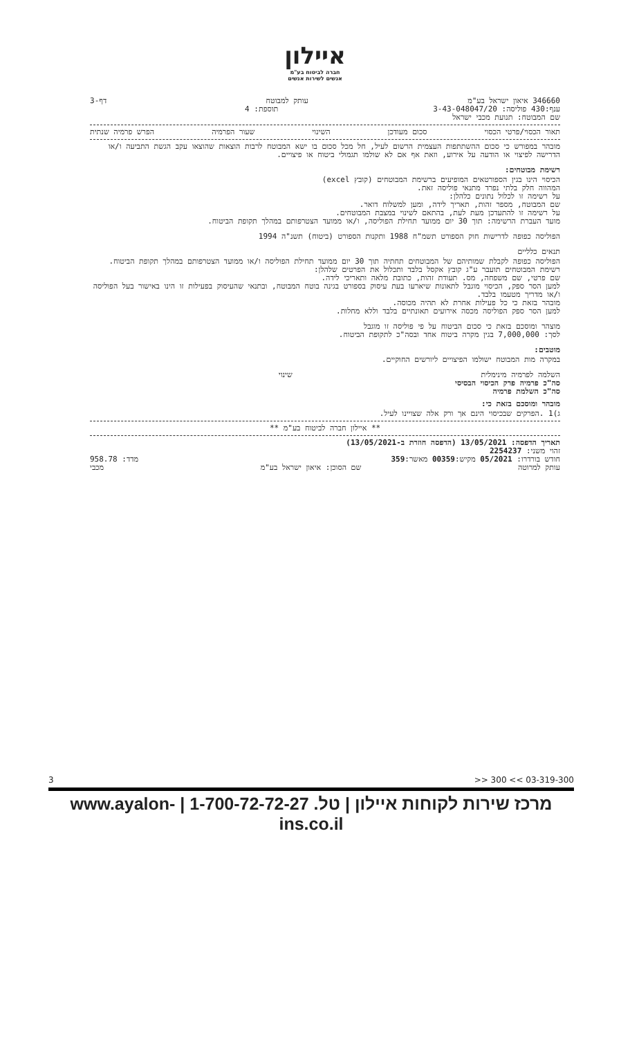איילון
חברה לביטוח בע"מ
אנשים לשירות אנשים
346660 איאון ישראל בע"מ עותק למבוטח דף-3
ענף:430 פוליסה: 3-43-048047/20 תוספת: 4
שם המבוטח: תנועת מכבי ישראל
תאור הכסוי/פרטי הכסוי סכום מעודכן השינוי שעור הפרמיה הפרש פרמיה שנתית
מובהר במפורש כי סכום ההשתתפות העצמית הרשום לעיל, חל מכל סכום בו ישא המבוטח לרבות הוצאות שהוצאו עקב הגשת התביעה ו/או הדרישה לפיצוי או הודעה על אירוע, וזאת אף אם לא שולמו תגמולי ביטוח או פיצויים.
רשימת מבוטחים:
הכיסוי הינו בגין הספורטאים המופיעים ברשימת המבוטחים (קובץ excel)
המהווה חלק בלתי נפרד מתנאי פוליסה זאת.
על רשימה זו לכלול נתונים כלהלן:
שם המבוטח, מספר זהות, תאריך לידה, ומען למשלוח דואר.
על רשימה זו להתעדכן מעת לעת, בהתאם לשינוי במצבת המבוטחים.
מועד העברת הרשימה: תוך 30 יום ממועד תחילת הפוליסה, ו/או ממועד הצטרפותם במהלך תקופת הביטוח.
הפוליסה כפופה לדרישות חוק הספורט תשמ"ח 1988 ותקנות הספורט (ביטוח) תשנ"ה 1994
תנאים כלליים
הפוליסה כפופה לקבלת שמותיהם של המבוטחים תחתיה תוך 30 יום ממועד תחילת הפוליסה ו/או ממועד הצטרפותם במהלך תקופת הביטוח.
רשימת המבוטחים תועבר ע"ג קובץ אקסל בלבד ותכלול את הפרטים שלהלן:
שם פרטי, שם משפחה, מס. תעודת זהות, כתובת מלאה ותאריכי לידה.
למען הסר ספק, הכיסוי מוגבל לתאונות שיארעו בעת עיסוק בספורט בגינה בוטח המבוטח, ובתנאי שהעיסוק בפעילות זו הינו באישור בעל הפוליסה ו/או מדריך מטעמו בלבד.
מובהר בזאת כי כל פעילות אחרת לא תהיה מכוסה.
למען הסר ספק הפוליסה מכסה אירועים תאונתיים בלבד וללא מחלות.
מוצהר ומוסכם בזאת כי סכום הביטוח על פי פוליסה זו מוגבל
לסך: 7,000,000 בגין מקרה ביטוח אחד ובסה"כ לתקופת הביטוח.
מוטבים:
במקרה מות המבוטח ישולמו הפיצויים ליורשים החוקיים.
השלמה לפרמיה מינימלית שינוי
סה"כ פרמיה פרק הכיסוי הבסיסי
סה"כ השלמת פרמיה
מובהר ומוסכם בזאת כי:
ג)1 .הפרקים שבכיסוי הינם אך ורק אלה שצויינו לעיל.
** איילון חברה לביטוח בע"מ **
תאריך הדפסה: 13/05/2021 (הדפסה חוזרת ב-13/05/2021)
זהוי משני: 2254237
חודש בורדרו: 05/2021 מקיש:00359 מאשר:359 מדד: 958.78
עותק למרוטה שם הסוכן: איאון ישראל בע"מ מכבי
3 >> 300 << 03-319-300
מרכז שירות לקוחות איילון | טל. 1-700-72-72-27 | www.ayalon-ins.co.il